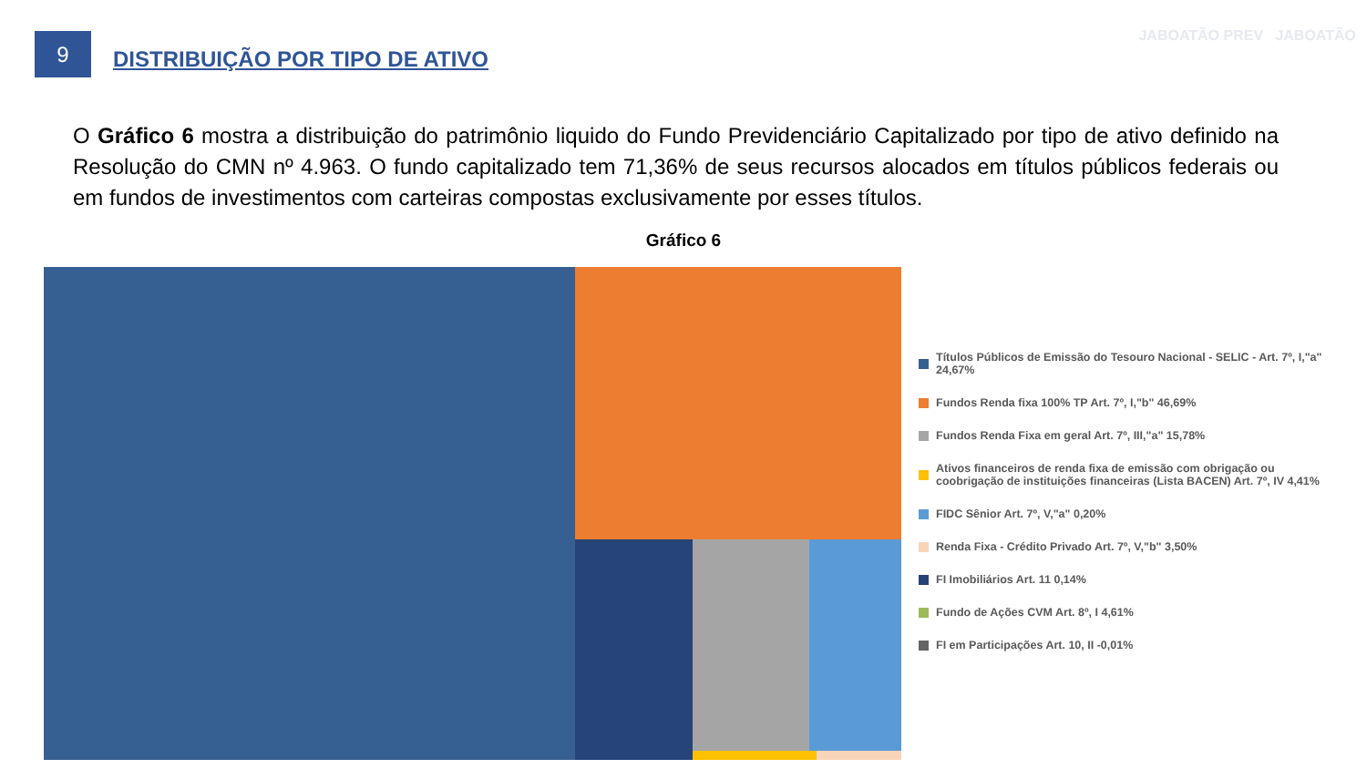9
DISTRIBUIÇÃO POR TIPO DE ATIVO
JABOATÃO PREV JABOATÃO
O Gráfico 6 mostra a distribuição do patrimônio liquido do Fundo Previdenciário Capitalizado por tipo de ativo definido na Resolução do CMN nº 4.963. O fundo capitalizado tem 71,36% de seus recursos alocados em títulos públicos federais ou em fundos de investimentos com carteiras compostas exclusivamente por esses títulos.
Gráfico 6
Títulos Públicos de Emissão do Tesouro Nacional - SELIC - Art. 7º, I,"a" 24,67%
Fundos Renda fixa 100% TP Art. 7º, I,"b" 46,69%
Fundos Renda Fixa em geral Art. 7º, III,"a" 15,78%
Ativos financeiros de renda fixa de emissão com obrigação ou coobrigação de instituições financeiras (Lista BACEN) Art. 7º, IV 4,41%
FIDC Sênior Art. 7º, V,"a" 0,20%
Renda Fixa - Crédito Privado Art. 7º, V,"b" 3,50%
FI Imobiliários Art. 11 0,14%
Fundo de Ações CVM Art. 8º, I 4,61%
FI em Participações Art. 10, II -0,01%